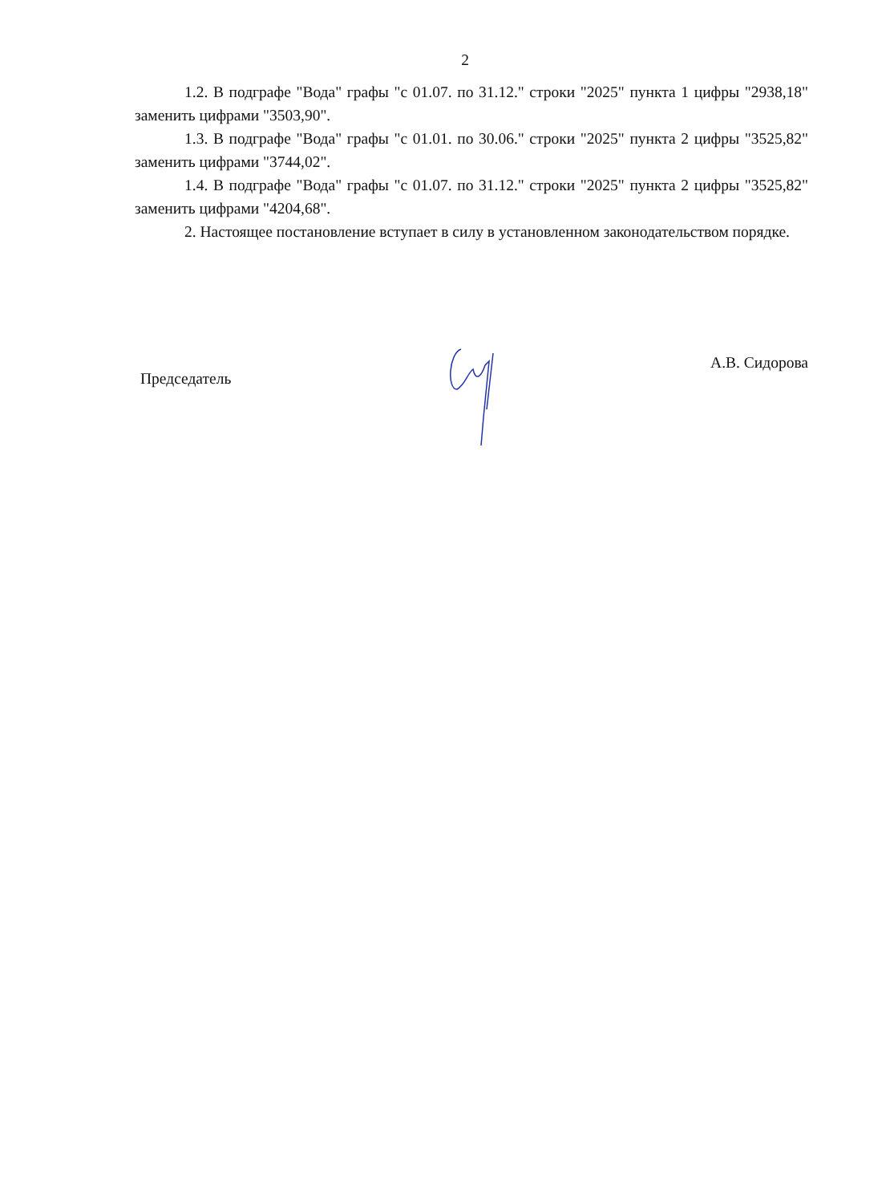2
1.2. В подграфе "Вода" графы "с 01.07. по 31.12." строки "2025" пункта 1 цифры "2938,18" заменить цифрами "3503,90".
1.3. В подграфе "Вода" графы "с 01.01. по 30.06." строки "2025" пункта 2 цифры "3525,82" заменить цифрами "3744,02".
1.4. В подграфе "Вода" графы "с 01.07. по 31.12." строки "2025" пункта 2 цифры "3525,82" заменить цифрами "4204,68".
2. Настоящее постановление вступает в силу в установленном законодательством порядке.
Председатель А.В. Сидорова